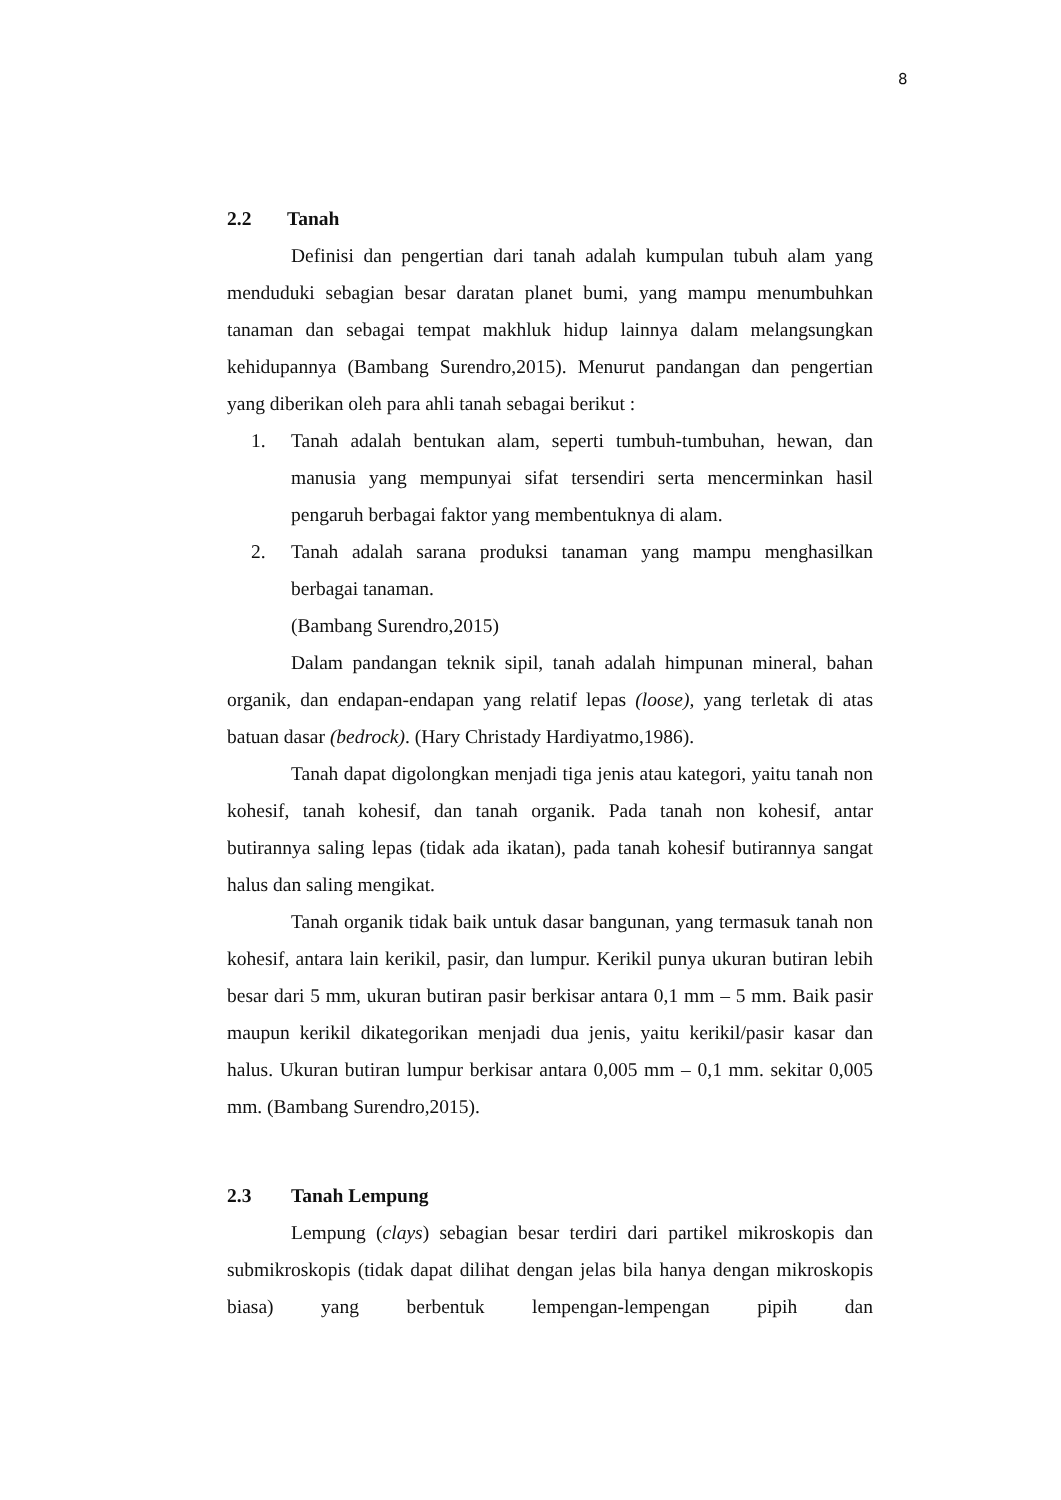8
2.2 Tanah
Definisi dan pengertian dari tanah adalah kumpulan tubuh alam yang menduduki sebagian besar daratan planet bumi, yang mampu menumbuhkan tanaman dan sebagai tempat makhluk hidup lainnya dalam melangsungkan kehidupannya (Bambang Surendro,2015). Menurut pandangan dan pengertian yang diberikan oleh para ahli tanah sebagai berikut :
1. Tanah adalah bentukan alam, seperti tumbuh-tumbuhan, hewan, dan manusia yang mempunyai sifat tersendiri serta mencerminkan hasil pengaruh berbagai faktor yang membentuknya di alam.
2. Tanah adalah sarana produksi tanaman yang mampu menghasilkan berbagai tanaman.
(Bambang Surendro,2015)
Dalam pandangan teknik sipil, tanah adalah himpunan mineral, bahan organik, dan endapan-endapan yang relatif lepas (loose), yang terletak di atas batuan dasar (bedrock). (Hary Christady Hardiyatmo,1986).
Tanah dapat digolongkan menjadi tiga jenis atau kategori, yaitu tanah non kohesif, tanah kohesif, dan tanah organik. Pada tanah non kohesif, antar butirannya saling lepas (tidak ada ikatan), pada tanah kohesif butirannya sangat halus dan saling mengikat.
Tanah organik tidak baik untuk dasar bangunan, yang termasuk tanah non kohesif, antara lain kerikil, pasir, dan lumpur. Kerikil punya ukuran butiran lebih besar dari 5 mm, ukuran butiran pasir berkisar antara 0,1 mm – 5 mm. Baik pasir maupun kerikil dikategorikan menjadi dua jenis, yaitu kerikil/pasir kasar dan halus. Ukuran butiran lumpur berkisar antara 0,005 mm – 0,1 mm. sekitar 0,005 mm. (Bambang Surendro,2015).
2.3 Tanah Lempung
Lempung (clays) sebagian besar terdiri dari partikel mikroskopis dan submikroskopis (tidak dapat dilihat dengan jelas bila hanya dengan mikroskopis biasa) yang berbentuk lempengan-lempengan pipih dan